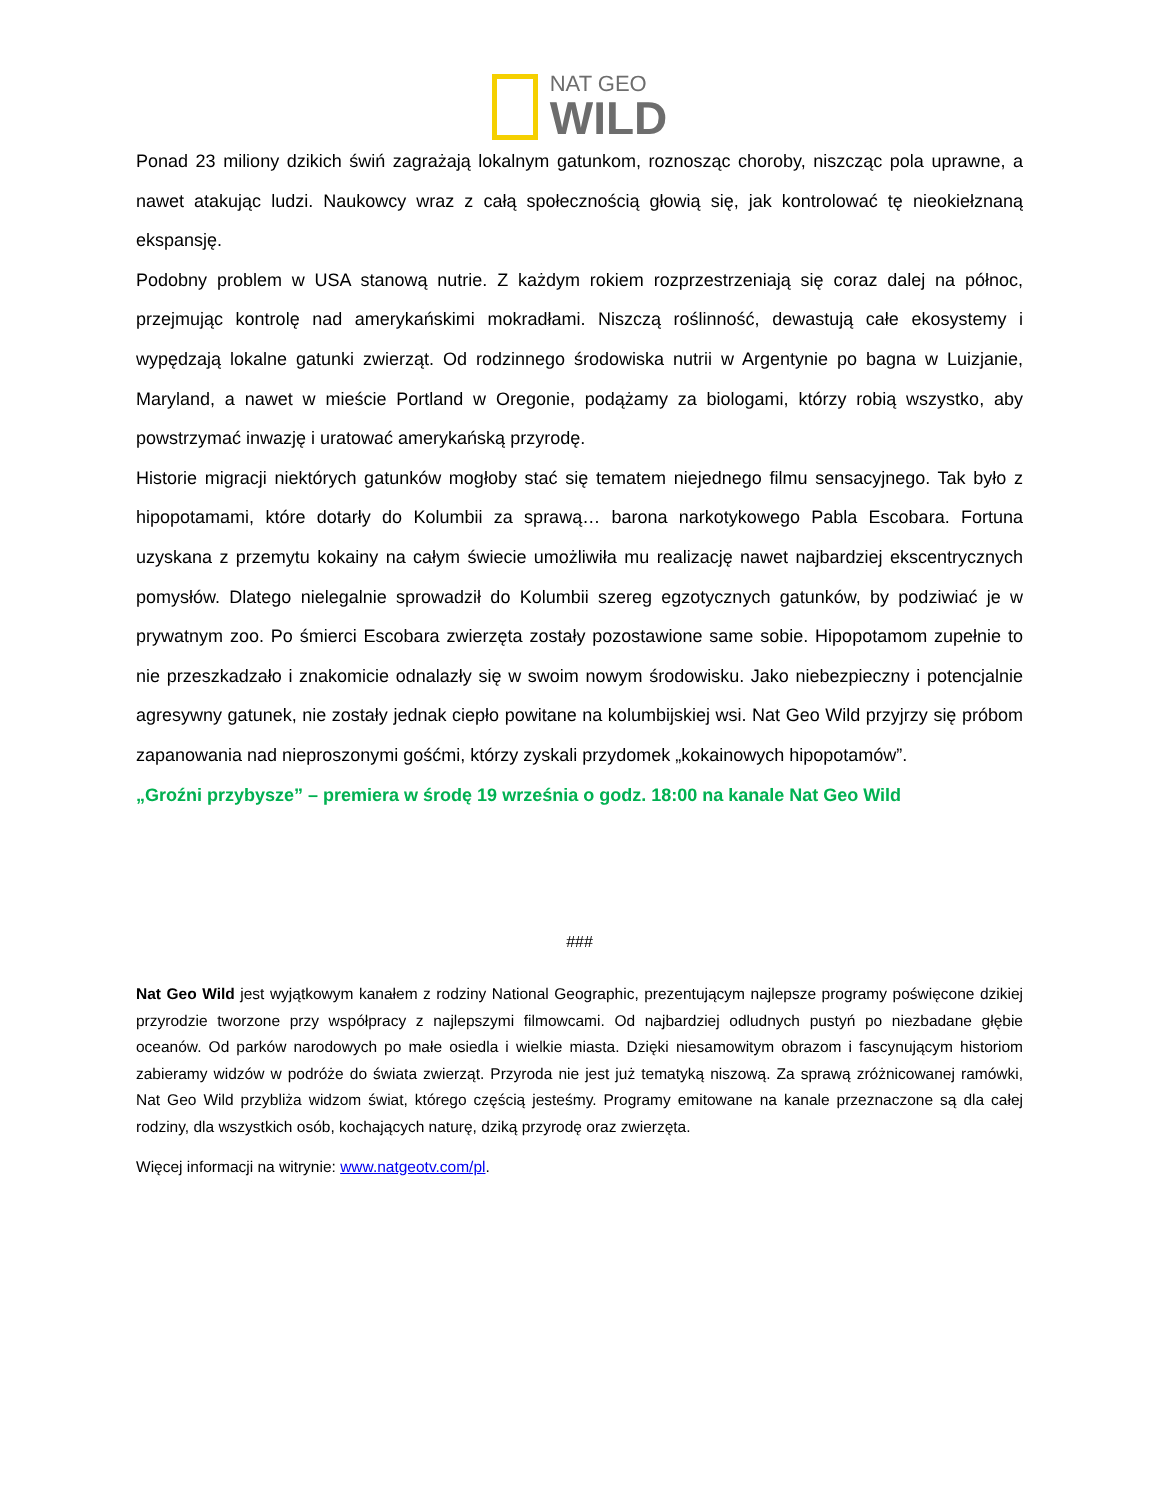NAT GEO
WILD
Ponad 23 miliony dzikich świń zagrażają lokalnym gatunkom, roznosząc choroby, niszcząc pola uprawne, a nawet atakując ludzi. Naukowcy wraz z całą społecznością głowią się, jak kontrolować tę nieokiełznaną ekspansję.
Podobny problem w USA stanową nutrie. Z każdym rokiem rozprzestrzeniają się coraz dalej na północ, przejmując kontrolę nad amerykańskimi mokradłami. Niszczą roślinność, dewastują całe ekosystemy i wypędzają lokalne gatunki zwierząt. Od rodzinnego środowiska nutrii w Argentynie po bagna w Luizjanie, Maryland, a nawet w mieście Portland w Oregonie, podążamy za biologami, którzy robią wszystko, aby powstrzymać inwazję i uratować amerykańską przyrodę.
Historie migracji niektórych gatunków mogłoby stać się tematem niejednego filmu sensacyjnego. Tak było z hipopotamami, które dotarły do Kolumbii za sprawą… barona narkotykowego Pabla Escobara. Fortuna uzyskana z przemytu kokainy na całym świecie umożliwiła mu realizację nawet najbardziej ekscentrycznych pomysłów. Dlatego nielegalnie sprowadził do Kolumbii szereg egzotycznych gatunków, by podziwiać je w prywatnym zoo. Po śmierci Escobara zwierzęta zostały pozostawione same sobie. Hipopotamom zupełnie to nie przeszkadzało i znakomicie odnalazły się w swoim nowym środowisku. Jako niebezpieczny i potencjalnie agresywny gatunek, nie zostały jednak ciepło powitane na kolumbijskiej wsi. Nat Geo Wild przyjrzy się próbom zapanowania nad nieproszonymi gośćmi, którzy zyskali przydomek „kokainowych hipopotamów”.
„Groźni przybysze” – premiera w środę 19 września o godz. 18:00 na kanale Nat Geo Wild
###
Nat Geo Wild jest wyjątkowym kanałem z rodziny National Geographic, prezentującym najlepsze programy poświęcone dzikiej przyrodzie tworzone przy współpracy z najlepszymi filmowcami. Od najbardziej odludnych pustyń po niezbadane głębie oceanów. Od parków narodowych po małe osiedla i wielkie miasta. Dzięki niesamowitym obrazom i fascynującym historiom zabieramy widzów w podróże do świata zwierząt. Przyroda nie jest już tematyką niszową. Za sprawą zróżnicowanej ramówki, Nat Geo Wild przybliża widzom świat, którego częścią jesteśmy. Programy emitowane na kanale przeznaczone są dla całej rodziny, dla wszystkich osób, kochających naturę, dziką przyrodę oraz zwierzęta.
Więcej informacji na witrynie: www.natgeotv.com/pl.